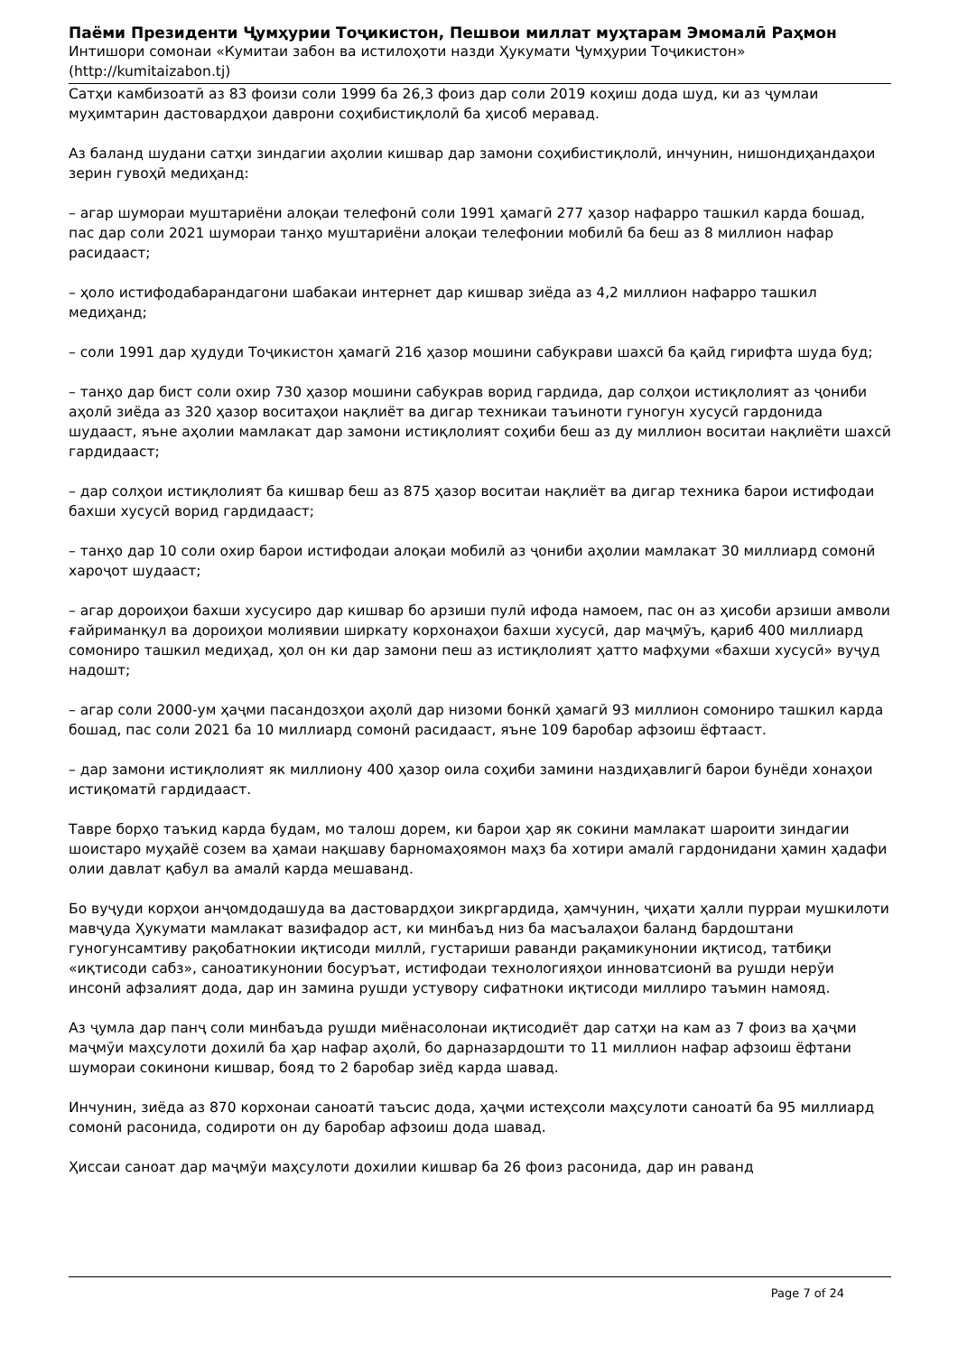Паёми Президенти Ҷумҳурии Тоҷикистон, Пешвои миллат муҳтарам Эмомалӣ Раҳмон
Интишори сомонаи «Кумитаи забон ва истилоҳоти назди Ҳукумати Ҷумҳурии Тоҷикистон»
(http://kumitaizabon.tj)
Сатҳи камбизоатӣ аз 83 фоизи соли 1999 ба 26,3 фоиз дар соли 2019 коҳиш дода шуд, ки аз ҷумлаи муҳимтарин дастовардҳои даврони соҳибистиқлолӣ ба ҳисоб меравад.
Аз баланд шудани сатҳи зиндагии аҳолии кишвар дар замони соҳибистиқлолӣ, инчунин, нишондиҳандаҳои зерин гувоҳӣ медиҳанд:
– агар шумораи муштариёни алоқаи телефонӣ соли 1991 ҳамагӣ 277 ҳазор нафарро ташкил карда бошад, пас дар соли 2021 шумораи танҳо муштариёни алоқаи телефонии мобилӣ ба беш аз 8 миллион нафар расидааст;
– ҳоло истифодабарандагони шабакаи интернет дар кишвар зиёда аз 4,2 миллион нафарро ташкил медиҳанд;
– соли 1991 дар ҳудуди Тоҷикистон ҳамагӣ 216 ҳазор мошини сабукрави шахсӣ ба қайд гирифта шуда буд;
– танҳо дар бист соли охир 730 ҳазор мошини сабукрав ворид гардида, дар солҳои истиқлолият аз ҷониби аҳолӣ зиёда аз 320 ҳазор воситаҳои нақлиёт ва дигар техникаи таъиноти гуногун хусусӣ гардонида шудааст, яъне аҳолии мамлакат дар замони истиқлолият соҳиби беш аз ду миллион воситаи нақлиёти шахсӣ гардидааст;
– дар солҳои истиқлолият ба кишвар беш аз 875 ҳазор воситаи нақлиёт ва дигар техника барои истифодаи бахши хусусӣ ворид гардидааст;
– танҳо дар 10 соли охир барои истифодаи алоқаи мобилӣ аз ҷониби аҳолии мамлакат 30 миллиард сомонӣ хароҷот шудааст;
– агар дороиҳои бахши хусусиро дар кишвар бо арзиши пулӣ ифода намоем, пас он аз ҳисоби арзиши амволи ғайриманқул ва дороиҳои молиявии ширкату корхонаҳои бахши хусусӣ, дар маҷмӯъ, қариб 400 миллиард сомониро ташкил медиҳад, ҳол он ки дар замони пеш аз истиқлолият ҳатто мафҳуми «бахши хусусӣ» вуҷуд надошт;
– агар соли 2000-ум ҳаҷми пасандозҳои аҳолӣ дар низоми бонкӣ ҳамагӣ 93 миллион сомониро ташкил карда бошад, пас соли 2021 ба 10 миллиард сомонӣ расидааст, яъне 109 баробар афзоиш ёфтааст.
– дар замони истиқлолият як миллиону 400 ҳазор оила соҳиби замини наздиҳавлигӣ барои бунёди хонаҳои истиқоматӣ гардидааст.
Тавре борҳо таъкид карда будам, мо талош дорем, ки барои ҳар як сокини мамлакат шароити зиндагии шоистаро муҳайё созем ва ҳамаи нақшаву барномаҳоямон маҳз ба хотири амалӣ гардонидани ҳамин ҳадафи олии давлат қабул ва амалӣ карда мешаванд.
Бо вуҷуди корҳои анҷомдодашуда ва дастовардҳои зикргардида, ҳамчунин, ҷиҳати ҳалли пурраи мушкилоти мавҷуда Ҳукумати мамлакат вазифадор аст, ки минбаъд низ ба масъалаҳои баланд бардоштани гуногунсамтиву рақобатнокии иқтисоди миллӣ, густариши раванди рақамикунонии иқтисод, татбиқи «иқтисоди сабз», саноатикунонии босуръат, истифодаи технологияҳои инноватсионӣ ва рушди нерӯи инсонӣ афзалият дода, дар ин замина рушди устувору сифатноки иқтисоди миллиро таъмин намояд.
Аз ҷумла дар панҷ соли минбаъда рушди миёнасолонаи иқтисодиёт дар сатҳи на кам аз 7 фоиз ва ҳаҷми маҷмӯи маҳсулоти дохилӣ ба ҳар нафар аҳолӣ, бо дарназардошти то 11 миллион нафар афзоиш ёфтани шумораи сокинони кишвар, бояд то 2 баробар зиёд карда шавад.
Инчунин, зиёда аз 870 корхонаи саноатӣ таъсис дода, ҳаҷми истеҳсоли маҳсулоти саноатӣ ба 95 миллиард сомонӣ расонида, содироти он ду баробар афзоиш дода шавад.
Ҳиссаи саноат дар маҷмӯи маҳсулоти дохилии кишвар ба 26 фоиз расонида, дар ин раванд
Page 7 of 24